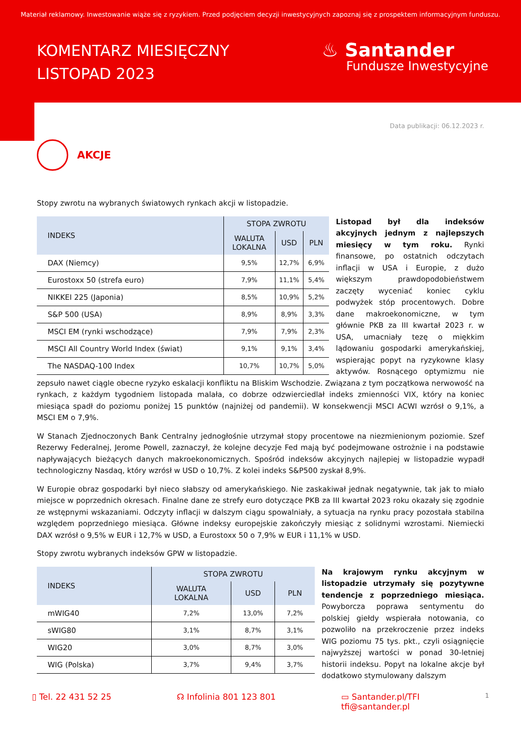Materiał reklamowy. Inwestowanie wiąże się z ryzykiem. Przed podjęciem decyzji inwestycyjnych zapoznaj się z prospektem informacyjnym funduszu.
KOMENTARZ MIESIĘCZNY
LISTOPAD 2023
♨ Santander
Fundusze Inwestycyjne
Data publikacji: 06.12.2023 r.
AKCJE
Stopy zwrotu na wybranych światowych rynkach akcji w listopadzie.
| INDEKS | STOPA ZWROTU | | |
| --- | --- | --- | --- |
| | WALUTA LOKALNA | USD | PLN |
| DAX (Niemcy) | 9,5% | 12,7% | 6,9% |
| Eurostoxx 50 (strefa euro) | 7,9% | 11,1% | 5,4% |
| NIKKEI 225 (Japonia) | 8,5% | 10,9% | 5,2% |
| S&P 500 (USA) | 8,9% | 8,9% | 3,3% |
| MSCI EM (rynki wschodzące) | 7,9% | 7,9% | 2,3% |
| MSCI All Country World Index (świat) | 9,1% | 9,1% | 3,4% |
| The NASDAQ-100 Index | 10,7% | 10,7% | 5,0% |
Listopad był dla indeksów akcyjnych jednym z najlepszych miesięcy w tym roku. Rynki finansowe, po ostatnich odczytach inflacji w USA i Europie, z dużo większym prawdopodobieństwem zaczęty wyceniać koniec cyklu podwyżek stóp procentowych. Dobre dane makroekonomiczne, w tym głównie PKB za III kwartał 2023 r. w USA, umacniały tezę o miękkim lądowaniu gospodarki amerykańskiej, wspierając popyt na ryzykowne klasy aktywów. Rosnącego optymizmu nie zepsuło nawet ciągle obecne ryzyko eskalacji konfliktu na Bliskim Wschodzie. Związana z tym początkowa nerwowość na rynkach, z każdym tygodniem listopada malała, co dobrze odzwierciedlał indeks zmienności VIX, który na koniec miesiąca spadł do poziomu poniżej 15 punktów (najniżej od pandemii). W konsekwencji MSCI ACWI wzrósł o 9,1%, a MSCI EM o 7,9%.
W Stanach Zjednoczonych Bank Centralny jednogłośnie utrzymał stopy procentowe na niezmienionym poziomie. Szef Rezerwy Federalnej, Jerome Powell, zaznaczył, że kolejne decyzje Fed mają być podejmowane ostrożnie i na podstawie napływających bieżących danych makroekonomicznych. Spośród indeksów akcyjnych najlepiej w listopadzie wypadł technologiczny Nasdaq, który wzrósł w USD o 10,7%. Z kolei indeks S&P500 zyskał 8,9%.
W Europie obraz gospodarki był nieco słabszy od amerykańskiego. Nie zaskakiwał jednak negatywnie, tak jak to miało miejsce w poprzednich okresach. Finalne dane ze strefy euro dotyczące PKB za III kwartał 2023 roku okazały się zgodnie ze wstępnymi wskazaniami. Odczyty inflacji w dalszym ciągu spowalniały, a sytuacja na rynku pracy pozostała stabilna względem poprzedniego miesiąca. Główne indeksy europejskie zakończyły miesiąc z solidnymi wzrostami. Niemiecki DAX wzrósł o 9,5% w EUR i 12,7% w USD, a Eurostoxx 50 o 7,9% w EUR i 11,1% w USD.
Stopy zwrotu wybranych indeksów GPW w listopadzie.
| INDEKS | STOPA ZWROTU | | |
| --- | --- | --- | --- |
| | WALUTA LOKALNA | USD | PLN |
| mWIG40 | 7,2% | 13,0% | 7,2% |
| sWIG80 | 3,1% | 8,7% | 3,1% |
| WIG20 | 3,0% | 8,7% | 3,0% |
| WIG (Polska) | 3,7% | 9,4% | 3,7% |
Na krajowym rynku akcyjnym w listopadzie utrzymały się pozytywne tendencje z poprzedniego miesiąca. Powyborcza poprawa sentymentu do polskiej giełdy wspierała notowania, co pozwoliło na przekroczenie przez indeks WIG poziomu 75 tys. pkt., czyli osiągnięcie najwyższej wartości w ponad 30-letniej historii indeksu. Popyt na lokalne akcje był dodatkowo stymulowany dalszym
▯ Tel. 22 431 52 25 ☊ Infolinia 801 123 801 ▭ Santander.pl/TFI
tfi@santander.pl 1